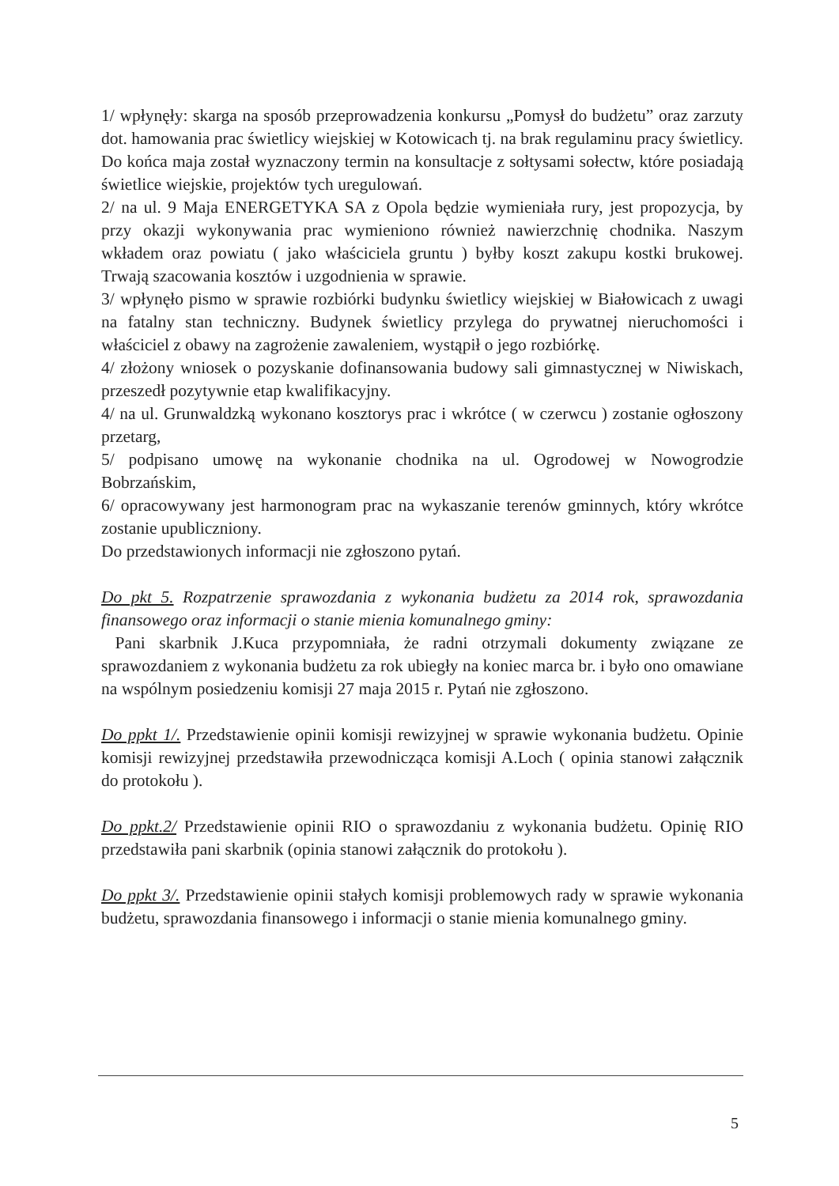1/ wpłynęły: skarga na sposób przeprowadzenia konkursu „Pomysł do budżetu” oraz zarzuty dot. hamowania prac świetlicy wiejskiej w Kotowicach tj. na brak regulaminu pracy świetlicy. Do końca maja został wyznaczony termin na konsultacje z sołtysami sołectw, które posiadają świetlice wiejskie, projektów tych uregulowań.
2/ na ul. 9 Maja ENERGETYKA SA z Opola będzie wymieniała rury, jest propozycja, by przy okazji wykonywania prac wymieniono również nawierzchnię chodnika. Naszym wkładem oraz powiatu ( jako właściciela gruntu ) byłby koszt zakupu kostki brukowej. Trwają szacowania kosztów i uzgodnienia w sprawie.
3/ wpłynęło pismo w sprawie rozbiórki budynku świetlicy wiejskiej w Białowicach z uwagi na fatalny stan techniczny. Budynek świetlicy przylega do prywatnej nieruchomości i właściciel z obawy na zagrożenie zawaleniem, wystąpił o jego rozbiórkę.
4/ złożony wniosek o pozyskanie dofinansowania budowy sali gimnastycznej w Niwiskach, przeszedł pozytywnie etap kwalifikacyjny.
4/ na ul. Grunwaldzką wykonano kosztorys prac i wkrótce ( w czerwcu ) zostanie ogłoszony przetarg,
5/ podpisano umowę na wykonanie chodnika na ul. Ogrodowej w Nowogrodzie Bobrzańskim,
6/ opracowywany jest harmonogram prac na wykaszanie terenów gminnych, który wkrótce zostanie upubliczniony.
Do przedstawionych informacji nie zgłoszono pytań.
Do pkt 5. Rozpatrzenie sprawozdania z wykonania budżetu za 2014 rok, sprawozdania finansowego oraz informacji o stanie mienia komunalnego gminy:
Pani skarbnik J.Kuca przypomniała, że radni otrzymali dokumenty związane ze sprawozdaniem z wykonania budżetu za rok ubiegły na koniec marca br. i było ono omawiane na wspólnym posiedzeniu komisji 27 maja 2015 r. Pytań nie zgłoszono.
Do ppkt 1/. Przedstawienie opinii komisji rewizyjnej w sprawie wykonania budżetu. Opinie komisji rewizyjnej przedstawiła przewodnicząca komisji A.Loch ( opinia stanowi załącznik do protokołu ).
Do ppkt.2/ Przedstawienie opinii RIO o sprawozdaniu z wykonania budżetu. Opinię RIO przedstawiła pani skarbnik (opinia stanowi załącznik do protokołu ).
Do ppkt 3/. Przedstawienie opinii stałych komisji problemowych rady w sprawie wykonania budżetu, sprawozdania finansowego i informacji o stanie mienia komunalnego gminy.
5